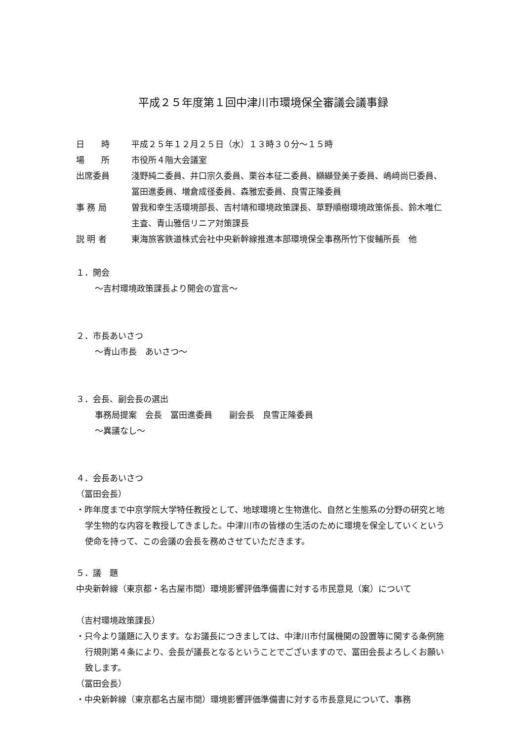平成２５年度第１回中津川市環境保全審議会議事録
| 日 時 | 平成２５年１２月２５日（水）１３時３０分～１５時 |
| 場 所 | 市役所４階大会議室 |
| 出席委員 | 淺野純二委員、井口宗久委員、栗谷本征二委員、纐纈登美子委員、嶋﨑尚巳委員、冨田進委員、増倉成径委員、森雅宏委員、良雪正隆委員 |
| 事 務 局 | 曽我和幸生活環境部長、吉村靖和環境政策課長、草野順樹環境政策係長、鈴木唯仁主査、青山雅信リニア対策課長 |
| 説 明 者 | 東海旅客鉄道株式会社中央新幹線推進本部環境保全事務所竹下俊輔所長 他 |
１．開会
～吉村環境政策課長より開会の宣言～
２．市長あいさつ
～青山市長　あいさつ～
３．会長、副会長の選出
事務局提案　会長　冨田進委員　　副会長　良雪正隆委員
～異議なし～
４．会長あいさつ
（冨田会長）
・昨年度まで中京学院大学特任教授として、地球環境と生物進化、自然と生態系の分野の研究と地学生物的な内容を教授してきました。中津川市の皆様の生活のために環境を保全していくという使命を持って、この会議の会長を務めさせていただきます。
５．議　題
中央新幹線（東京都・名古屋市間）環境影響評価準備書に対する市民意見（案）について
（吉村環境政策課長）
・只今より議題に入ります。なお議長につきましては、中津川市付属機関の設置等に関する条例施行規則第４条により、会長が議長となるということでございますので、冨田会長よろしくお願い致します。
（冨田会長）
・中央新幹線（東京都名古屋市間）環境影響評価準備書に対する市長意見について、事務